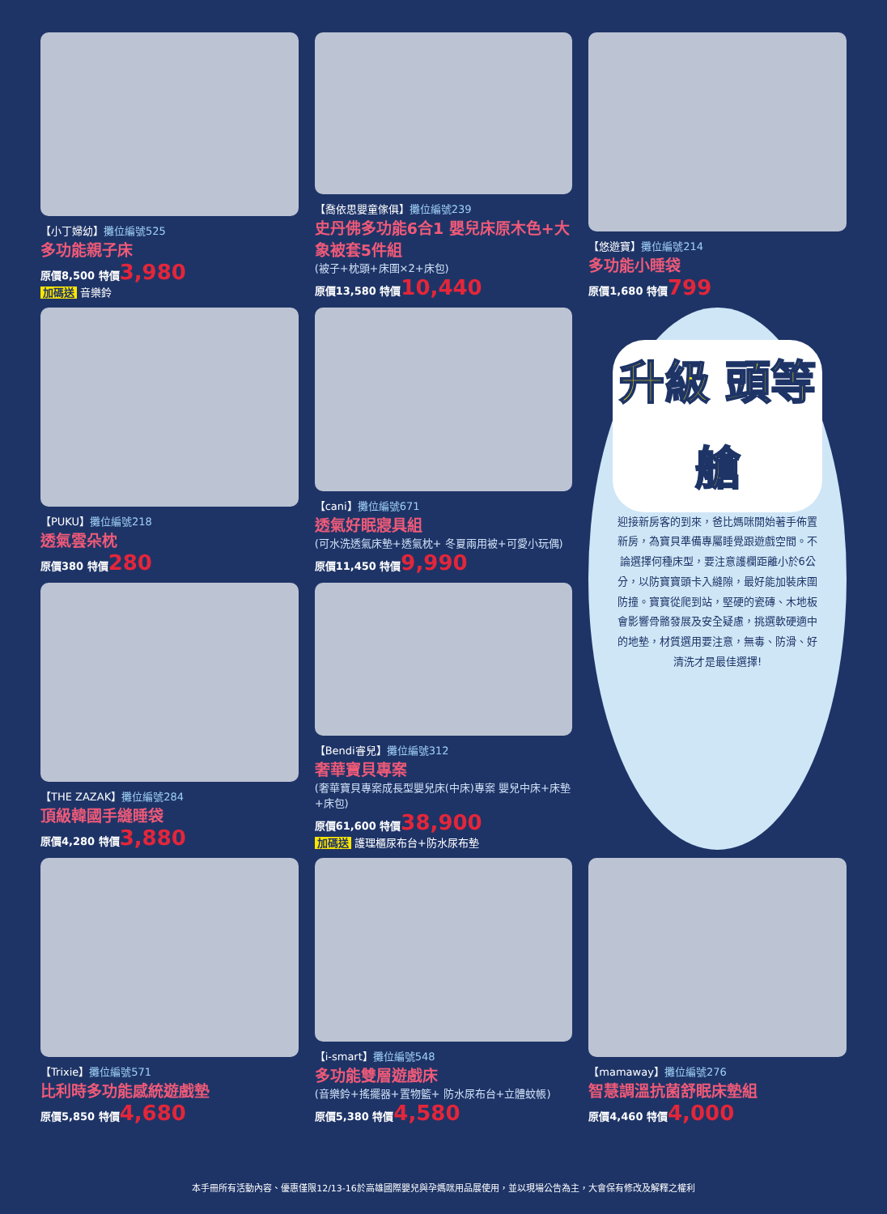【小丁婦幼】攤位編號525
多功能親子床
原價8,500 特價3,980
加碼送 音樂鈴
【喬依思嬰童傢俱】攤位編號239
史丹佛多功能6合1 嬰兒床原木色+大象被套5件組
(被子+枕頭+床圍×2+床包)
原價13,580 特價10,440
【悠遊寶】攤位編號214
多功能小睡袋
原價1,680 特價799
【PUKU】攤位編號218
透氣雲朵枕
原價380 特價280
【cani】攤位編號671
透氣好眠寢具組
(可水洗透氣床墊+透氣枕+ 冬夏兩用被+可愛小玩偶)
原價11,450 特價9,990
升級 頭等艙
迎接新房客的到來，爸比媽咪開始著手佈置新房，為寶貝準備專屬睡覺跟遊戲空間。不論選擇何種床型，要注意護欄距離小於6公分，以防寶寶頭卡入縫隙，最好能加裝床圍防撞。寶寶從爬到站，堅硬的瓷磚、木地板會影響骨骼發展及安全疑慮，挑選軟硬適中的地墊，材質選用要注意，無毒、防滑、好清洗才是最佳選擇!
【THE ZAZAK】攤位編號284
頂級韓國手縫睡袋
原價4,280 特價3,880
【Bendi睿兒】攤位編號312
奢華寶貝專案
(奢華寶貝專案成長型嬰兒床(中床)專案 嬰兒中床+床墊+床包)
原價61,600 特價38,900
加碼送 護理櫃尿布台+防水尿布墊
【Trixie】攤位編號571
比利時多功能感統遊戲墊
原價5,850 特價4,680
【i-smart】攤位編號548
多功能雙層遊戲床
(音樂鈴+搖擺器+置物籃+ 防水尿布台+立體蚊帳)
原價5,380 特價4,580
【mamaway】攤位編號276
智慧調溫抗菌舒眠床墊組
原價4,460 特價4,000
本手冊所有活動內容、優惠僅限12/13-16於高雄國際嬰兒與孕媽咪用品展使用，並以現場公告為主，大會保有修改及解釋之權利